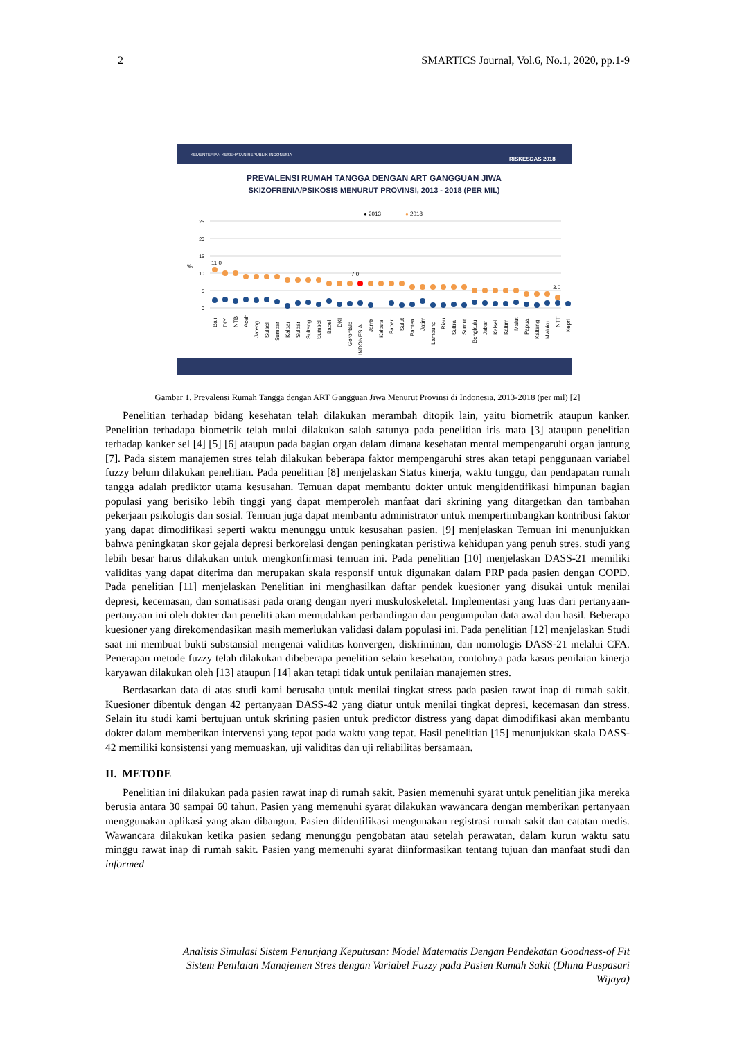2 SMARTICS Journal, Vol.6, No.1, 2020, pp.1-9
KEMENTERIAN KESEHATAN REPUBLIK INDONESIA
RISKESDAS 2018
PREVALENSI RUMAH TANGGA DENGAN ART GANGGUAN JIWA
SKIZOFRENIA/PSIKOSIS MENURUT PROVINSI, 2013 - 2018 (PER MIL)
● 2013
● 2018
25
20
15
10
5
0
‰
11.0
7.0
3.0
Bali
DIY
NTB
Aceh
Jateng
Sulsel
Sumbar
Kalbar
Sulbar
Sulteng
Sumsel
Babel
DKI
Gorontalo
INDONESIA
Jambi
Kaltara
Pabar
Sulut
Banten
Jatim
Lampung
Riau
Sultra
Sumut
Bengkulu
Jabar
Kalsel
Kaltim
Malut
Papua
Kalteng
Maluku
NTT
Kepri
Gambar 1. Prevalensi Rumah Tangga dengan ART Gangguan Jiwa Menurut Provinsi di Indonesia, 2013-2018 (per mil) [2]
Penelitian terhadap bidang kesehatan telah dilakukan merambah ditopik lain, yaitu biometrik ataupun kanker. Penelitian terhadapa biometrik telah mulai dilakukan salah satunya pada penelitian iris mata [3] ataupun penelitian terhadap kanker sel [4] [5] [6] ataupun pada bagian organ dalam dimana kesehatan mental mempengaruhi organ jantung [7]. Pada sistem manajemen stres telah dilakukan beberapa faktor mempengaruhi stres akan tetapi penggunaan variabel fuzzy belum dilakukan penelitian. Pada penelitian [8] menjelaskan Status kinerja, waktu tunggu, dan pendapatan rumah tangga adalah prediktor utama kesusahan. Temuan dapat membantu dokter untuk mengidentifikasi himpunan bagian populasi yang berisiko lebih tinggi yang dapat memperoleh manfaat dari skrining yang ditargetkan dan tambahan pekerjaan psikologis dan sosial. Temuan juga dapat membantu administrator untuk mempertimbangkan kontribusi faktor yang dapat dimodifikasi seperti waktu menunggu untuk kesusahan pasien. [9] menjelaskan Temuan ini menunjukkan bahwa peningkatan skor gejala depresi berkorelasi dengan peningkatan peristiwa kehidupan yang penuh stres. studi yang lebih besar harus dilakukan untuk mengkonfirmasi temuan ini. Pada penelitian [10] menjelaskan DASS-21 memiliki validitas yang dapat diterima dan merupakan skala responsif untuk digunakan dalam PRP pada pasien dengan COPD. Pada penelitian [11] menjelaskan Penelitian ini menghasilkan daftar pendek kuesioner yang disukai untuk menilai depresi, kecemasan, dan somatisasi pada orang dengan nyeri muskuloskeletal. Implementasi yang luas dari pertanyaan-pertanyaan ini oleh dokter dan peneliti akan memudahkan perbandingan dan pengumpulan data awal dan hasil. Beberapa kuesioner yang direkomendasikan masih memerlukan validasi dalam populasi ini. Pada penelitian [12] menjelaskan Studi saat ini membuat bukti substansial mengenai validitas konvergen, diskriminan, dan nomologis DASS-21 melalui CFA. Penerapan metode fuzzy telah dilakukan dibeberapa penelitian selain kesehatan, contohnya pada kasus penilaian kinerja karyawan dilakukan oleh [13] ataupun [14] akan tetapi tidak untuk penilaian manajemen stres.
Berdasarkan data di atas studi kami berusaha untuk menilai tingkat stress pada pasien rawat inap di rumah sakit. Kuesioner dibentuk dengan 42 pertanyaan DASS-42 yang diatur untuk menilai tingkat depresi, kecemasan dan stress. Selain itu studi kami bertujuan untuk skrining pasien untuk predictor distress yang dapat dimodifikasi akan membantu dokter dalam memberikan intervensi yang tepat pada waktu yang tepat. Hasil penelitian [15] menunjukkan skala DASS-42 memiliki konsistensi yang memuaskan, uji validitas dan uji reliabilitas bersamaan.
II. METODE
Penelitian ini dilakukan pada pasien rawat inap di rumah sakit. Pasien memenuhi syarat untuk penelitian jika mereka berusia antara 30 sampai 60 tahun. Pasien yang memenuhi syarat dilakukan wawancara dengan memberikan pertanyaan menggunakan aplikasi yang akan dibangun. Pasien diidentifikasi mengunakan registrasi rumah sakit dan catatan medis. Wawancara dilakukan ketika pasien sedang menunggu pengobatan atau setelah perawatan, dalam kurun waktu satu minggu rawat inap di rumah sakit. Pasien yang memenuhi syarat diinformasikan tentang tujuan dan manfaat studi dan informed
Analisis Simulasi Sistem Penunjang Keputusan: Model Matematis Dengan Pendekatan Goodness-of Fit
Sistem Penilaian Manajemen Stres dengan Variabel Fuzzy pada Pasien Rumah Sakit (Dhina Puspasari
Wijaya)